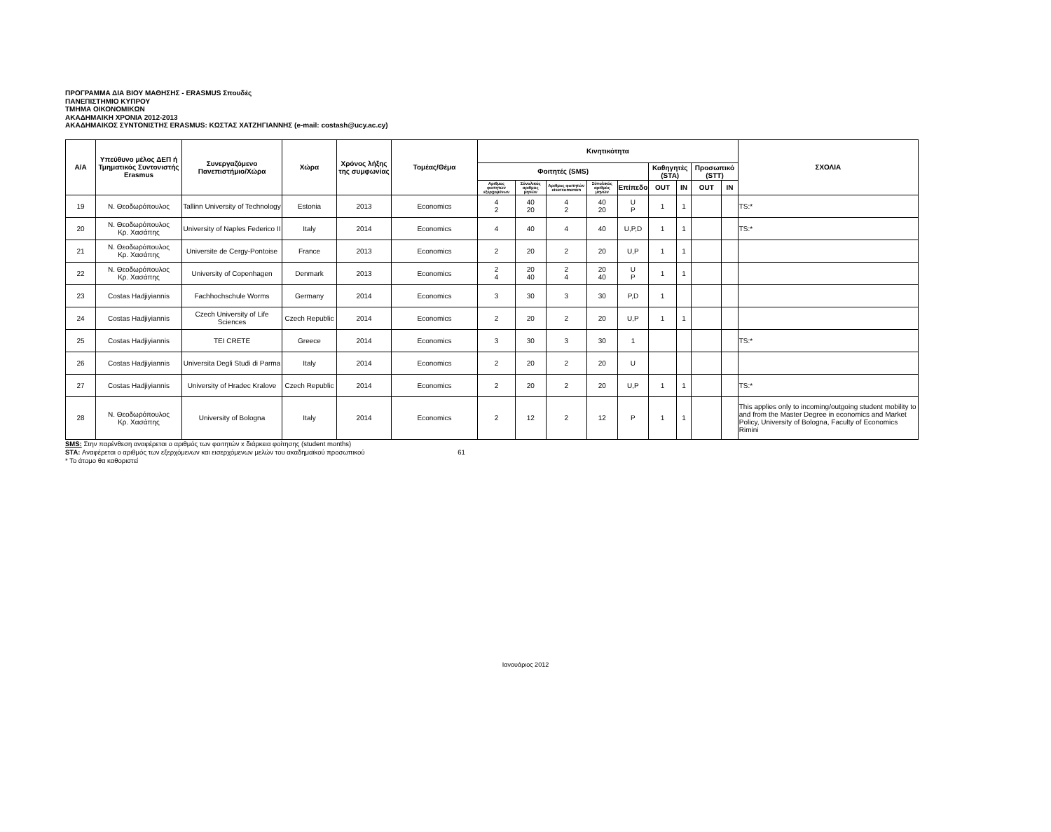ΠΡΟΓΡΑΜΜΑ ΔΙΑ ΒΙΟΥ ΜΑΘΗΣΗΣ - ERASMUS Σπουδές
ΠΑΝΕΠΙΣΤΗΜΙΟ ΚΥΠΡΟΥ
ΤΜΗΜΑ ΟΙΚΟΝΟΜΙΚΩΝ
ΑΚΑΔΗΜΑΙΚΗ ΧΡΟΝΙΑ 2012-2013
ΑΚΑΔΗΜΑΙΚΟΣ ΣΥΝΤΟΝΙΣΤΗΣ ERASMUS: ΚΩΣΤΑΣ ΧΑΤΖΗΓΙΑΝΝΗΣ (e-mail: costash@ucy.ac.cy)
| Α/Α | Υπεύθυνο μέλος ΔΕΠ ή Τμηματικός Συντονιστής Erasmus | Συνεργαζόμενο Πανεπιστήμιο/Χώρα | Χώρα | Χρόνος λήξης της συμφωνίας | Τομέας/Θέμα | Κινητικότητα | | | | | | | | | ΣΧΟΛΙΑ |
| --- | --- | --- | --- | --- | --- | --- | --- | --- | --- | --- | --- | --- | --- | --- | --- |
| | | | | | | Φοιτητές (SMS) | | | | | Καθηγητές (STA) | | Προσωπικό (STT) | | |
| | | | | | | Αριθμος φοιτητών εξερχομένων | Σύνολικός αριθμός μηνών | Αριθμος φοιτητών eiserxomenwn | Σύνολικός αριθμός μηνών | Επίπεδο | OUT | IN | OUT | IN | |
| 19 | Ν. Θεοδωρόπουλος | Tallinn University of Technology | Estonia | 2013 | Economics | 4 2 | 40 20 | 4 2 | 40 20 | U P | 1 | 1 | | | TS:* |
| 20 | Ν. Θεοδωρόπουλος Κρ. Χασάπης | University of Naples Federico II | Italy | 2014 | Economics | 4 | 40 | 4 | 40 | U,P,D | 1 | 1 | | | TS:* |
| 21 | Ν. Θεοδωρόπουλος Κρ. Χασάπης | Universite de Cergy-Pontoise | France | 2013 | Economics | 2 | 20 | 2 | 20 | U,P | 1 | 1 | | | |
| 22 | Ν. Θεοδωρόπουλος Κρ. Χασάπης | University of Copenhagen | Denmark | 2013 | Economics | 2 4 | 20 40 | 2 4 | 20 40 | U P | 1 | 1 | | | |
| 23 | Costas Hadjiyiannis | Fachhochschule Worms | Germany | 2014 | Economics | 3 | 30 | 3 | 30 | P,D | 1 | | | | |
| 24 | Costas Hadjiyiannis | Czech University of Life Sciences | Czech Republic | 2014 | Economics | 2 | 20 | 2 | 20 | U,P | 1 | 1 | | | |
| 25 | Costas Hadjiyiannis | TEI CRETE | Greece | 2014 | Economics | 3 | 30 | 3 | 30 | 1 | | | | | TS:* |
| 26 | Costas Hadjiyiannis | Universita Degli Studi di Parma | Italy | 2014 | Economics | 2 | 20 | 2 | 20 | U | | | | | |
| 27 | Costas Hadjiyiannis | University of Hradec Kralove | Czech Republic | 2014 | Economics | 2 | 20 | 2 | 20 | U,P | 1 | 1 | | | TS:* |
| 28 | Ν. Θεοδωρόπουλος Κρ. Χασάπης | University of Bologna | Italy | 2014 | Economics | 2 | 12 | 2 | 12 | P | 1 | 1 | | | This applies only to incoming/outgoing student mobility to and from the Master Degree in economics and Market Policy, University of Bologna, Faculty of Economics Rimini |
SMS: Στην παρένθεση αναφέρεται ο αριθμός των φοιτητών x διάρκεια φοίτησης (student months)
STA: Αναφέρεται ο αριθμός των εξερχόμενων και εισερχόμενων μελών του ακαδημαϊκού προσωπικού 61
* Το άτομο θα καθοριστεί
Ιανουάριος 2012